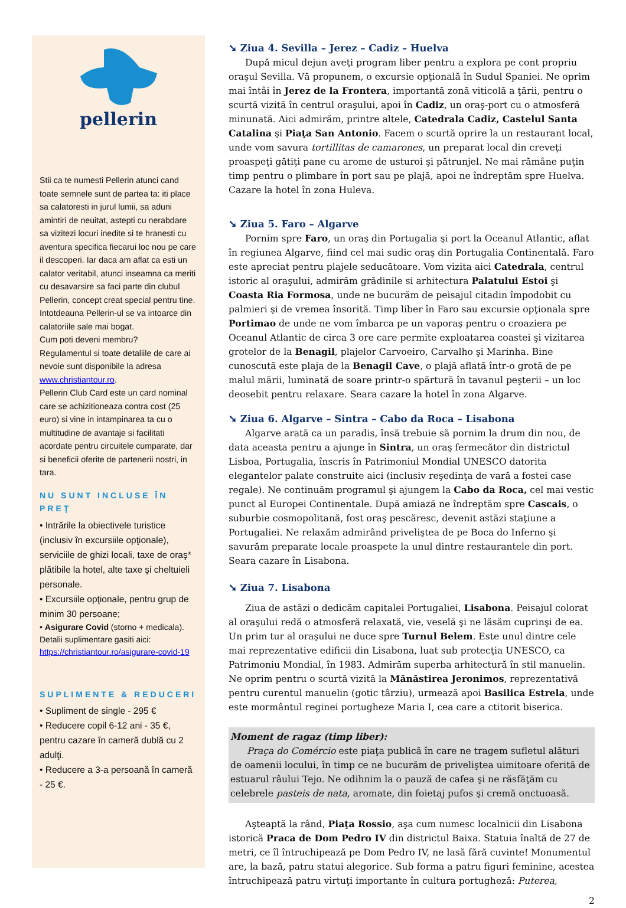pellerin
Stii ca te numesti Pellerin atunci cand toate semnele sunt de partea ta: iti place sa calatoresti in jurul lumii, sa aduni amintiri de neuitat, astepti cu nerabdare sa vizitezi locuri inedite si te hranesti cu aventura specifica fiecarui loc nou pe care il descoperi. Iar daca am aflat ca esti un calator veritabil, atunci inseamna ca meriti cu desavarsire sa faci parte din clubul Pellerin, concept creat special pentru tine. Intotdeauna Pellerin-ul se va intoarce din calatoriile sale mai bogat.
Cum poti deveni membru?
Regulamentul si toate detaliile de care ai nevoie sunt disponibile la adresa www.christiantour.ro.
Pellerin Club Card este un card nominal care se achizitioneaza contra cost (25 euro) si vine in intampinarea ta cu o multitudine de avantaje si facilitati acordate pentru circuitele cumparate, dar si beneficii oferite de partenerii nostri, in tara.
NU SUNT INCLUSE ÎN PREŢ
• Intrările la obiectivele turistice (inclusiv în excursiile opţionale), serviciile de ghizi locali, taxe de oraş* plătibile la hotel, alte taxe şi cheltuieli personale.
• Excursiile opţionale, pentru grup de minim 30 persoane;
• Asigurare Covid (storno + medicala). Detalii suplimentare gasiti aici:
https://christiantour.ro/asigurare-covid-19
SUPLIMENTE & REDUCERI
• Supliment de single - 295 €
• Reducere copil 6-12 ani - 35 €, pentru cazare în cameră dublă cu 2 adulţi.
• Reducere a 3-a persoană în cameră - 25 €.
➘ Ziua 4. Sevilla – Jerez – Cadiz – Huelva
După micul dejun aveţi program liber pentru a explora pe cont propriu oraşul Sevilla. Vă propunem, o excursie opţională în Sudul Spaniei. Ne oprim mai întâi în Jerez de la Frontera, importantă zonă viticolă a ţării, pentru o scurtă vizită în centrul oraşului, apoi în Cadiz, un oraş-port cu o atmosferă minunată. Aici admirăm, printre altele, Catedrala Cadiz, Castelul Santa Catalina şi Piaţa San Antonio. Facem o scurtă oprire la un restaurant local, unde vom savura tortillitas de camarones, un preparat local din creveţi proaspeţi gătiţi pane cu arome de usturoi şi pătrunjel. Ne mai rămâne puţin timp pentru o plimbare în port sau pe plajă, apoi ne îndreptăm spre Huelva. Cazare la hotel în zona Huleva.
➘ Ziua 5. Faro – Algarve
Pornim spre Faro, un oraş din Portugalia şi port la Oceanul Atlantic, aflat în regiunea Algarve, fiind cel mai sudic oraş din Portugalia Continentală. Faro este apreciat pentru plajele seducătoare. Vom vizita aici Catedrala, centrul istoric al oraşului, admirăm grădinile si arhitectura Palatului Estoi şi Coasta Ria Formosa, unde ne bucurăm de peisajul citadin împodobit cu palmieri şi de vremea însorită. Timp liber în Faro sau excursie opţionala spre Portimao de unde ne vom îmbarca pe un vaporaş pentru o croaziera pe Oceanul Atlantic de circa 3 ore care permite exploatarea coastei şi vizitarea grotelor de la Benagil, plajelor Carvoeiro, Carvalho şi Marinha. Bine cunoscută este plaja de la Benagil Cave, o plajă aflată într-o grotă de pe malul mării, luminată de soare printr-o spărtură în tavanul peşterii – un loc deosebit pentru relaxare. Seara cazare la hotel în zona Algarve.
➘ Ziua 6. Algarve – Sintra – Cabo da Roca – Lisabona
Algarve arată ca un paradis, însă trebuie să pornim la drum din nou, de data aceasta pentru a ajunge în Sintra, un oraş fermecător din districtul Lisboa, Portugalia, înscris în Patrimoniul Mondial UNESCO datorita elegantelor palate construite aici (inclusiv reşedinţa de vară a fostei case regale). Ne continuăm programul şi ajungem la Cabo da Roca, cel mai vestic punct al Europei Continentale. După amiază ne îndreptăm spre Cascais, o suburbie cosmopolitană, fost oraş pescăresc, devenit astăzi staţiune a Portugaliei. Ne relaxăm admirând priveliştea de pe Boca do Inferno şi savurăm preparate locale proaspete la unul dintre restaurantele din port. Seara cazare în Lisabona.
➘ Ziua 7. Lisabona
Ziua de astăzi o dedicăm capitalei Portugaliei, Lisabona. Peisajul colorat al oraşului redă o atmosferă relaxată, vie, veselă şi ne lăsăm cuprinşi de ea. Un prim tur al oraşului ne duce spre Turnul Belem. Este unul dintre cele mai reprezentative edificii din Lisabona, luat sub protecţia UNESCO, ca Patrimoniu Mondial, în 1983. Admirăm superba arhitectură în stil manuelin. Ne oprim pentru o scurtă vizită la Mănăstirea Jeronimos, reprezentativă pentru curentul manuelin (gotic târziu), urmează apoi Basilica Estrela, unde este mormântul reginei portugheze Maria I, cea care a ctitorit biserica.
Moment de ragaz (timp liber):
Praça do Comércio este piaţa publică în care ne tragem sufletul alături de oamenii locului, în timp ce ne bucurăm de priveliştea uimitoare oferită de estuarul râului Tejo. Ne odihnim la o pauză de cafea şi ne răsfăţăm cu celebrele pasteis de nata, aromate, din foietaj pufos şi cremă onctuoasă.
Aşteaptă la rând, Piaţa Rossio, aşa cum numesc localnicii din Lisabona istorică Praca de Dom Pedro IV din districtul Baixa. Statuia înaltă de 27 de metri, ce îl întruchipează pe Dom Pedro IV, ne lasă fără cuvinte! Monumentul are, la bază, patru statui alegorice. Sub forma a patru figuri feminine, acestea întruchipează patru virtuţi importante în cultura portugheză: Puterea,
2